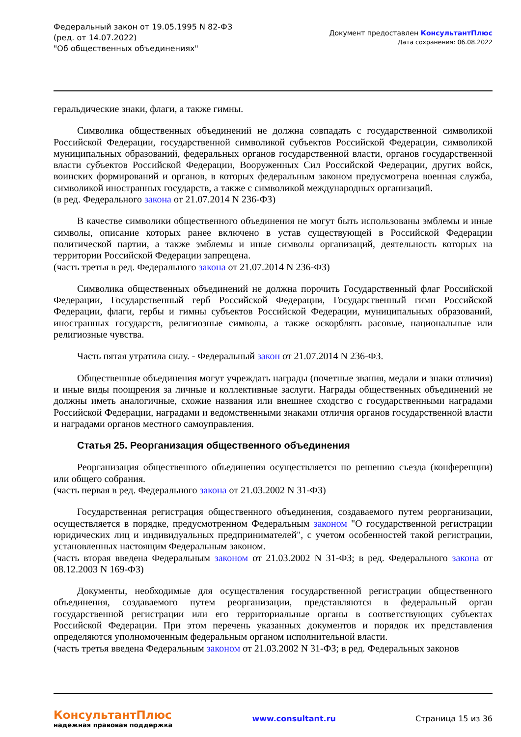Федеральный закон от 19.05.1995 N 82-ФЗ
(ред. от 14.07.2022)
"Об общественных объединениях"
Документ предоставлен КонсультантПлюс
Дата сохранения: 06.08.2022
геральдические знаки, флаги, а также гимны.
Символика общественных объединений не должна совпадать с государственной символикой Российской Федерации, государственной символикой субъектов Российской Федерации, символикой муниципальных образований, федеральных органов государственной власти, органов государственной власти субъектов Российской Федерации, Вооруженных Сил Российской Федерации, других войск, воинских формирований и органов, в которых федеральным законом предусмотрена военная служба, символикой иностранных государств, а также с символикой международных организаций.
(в ред. Федерального закона от 21.07.2014 N 236-ФЗ)
В качестве символики общественного объединения не могут быть использованы эмблемы и иные символы, описание которых ранее включено в устав существующей в Российской Федерации политической партии, а также эмблемы и иные символы организаций, деятельность которых на территории Российской Федерации запрещена.
(часть третья в ред. Федерального закона от 21.07.2014 N 236-ФЗ)
Символика общественных объединений не должна порочить Государственный флаг Российской Федерации, Государственный герб Российской Федерации, Государственный гимн Российской Федерации, флаги, гербы и гимны субъектов Российской Федерации, муниципальных образований, иностранных государств, религиозные символы, а также оскорблять расовые, национальные или религиозные чувства.
Часть пятая утратила силу. - Федеральный закон от 21.07.2014 N 236-ФЗ.
Общественные объединения могут учреждать награды (почетные звания, медали и знаки отличия) и иные виды поощрения за личные и коллективные заслуги. Награды общественных объединений не должны иметь аналогичные, схожие названия или внешнее сходство с государственными наградами Российской Федерации, наградами и ведомственными знаками отличия органов государственной власти и наградами органов местного самоуправления.
Статья 25. Реорганизация общественного объединения
Реорганизация общественного объединения осуществляется по решению съезда (конференции) или общего собрания.
(часть первая в ред. Федерального закона от 21.03.2002 N 31-ФЗ)
Государственная регистрация общественного объединения, создаваемого путем реорганизации, осуществляется в порядке, предусмотренном Федеральным законом "О государственной регистрации юридических лиц и индивидуальных предпринимателей", с учетом особенностей такой регистрации, установленных настоящим Федеральным законом.
(часть вторая введена Федеральным законом от 21.03.2002 N 31-ФЗ; в ред. Федерального закона от 08.12.2003 N 169-ФЗ)
Документы, необходимые для осуществления государственной регистрации общественного объединения, создаваемого путем реорганизации, представляются в федеральный орган государственной регистрации или его территориальные органы в соответствующих субъектах Российской Федерации. При этом перечень указанных документов и порядок их представления определяются уполномоченным федеральным органом исполнительной власти.
(часть третья введена Федеральным законом от 21.03.2002 N 31-ФЗ; в ред. Федеральных законов
КонсультантПлюс
надежная правовая поддержка
www.consultant.ru Страница 15 из 36